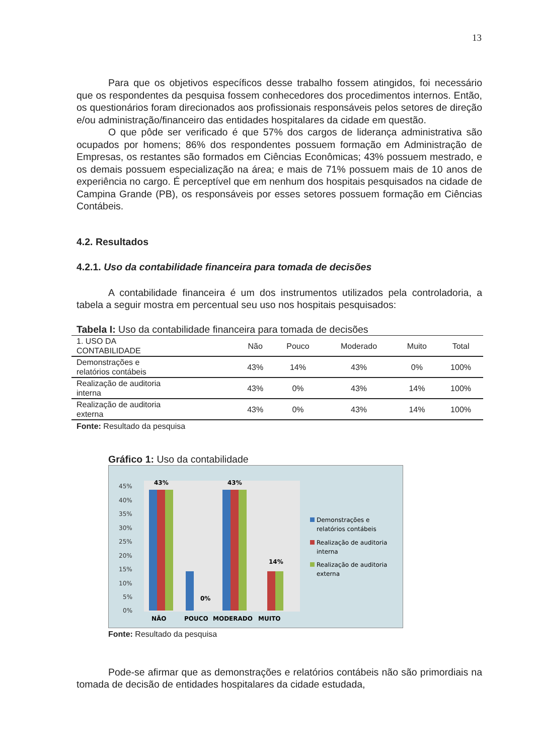13
Para que os objetivos específicos desse trabalho fossem atingidos, foi necessário que os respondentes da pesquisa fossem conhecedores dos procedimentos internos. Então, os questionários foram direcionados aos profissionais responsáveis pelos setores de direção e/ou administração/financeiro das entidades hospitalares da cidade em questão.
O que pôde ser verificado é que 57% dos cargos de liderança administrativa são ocupados por homens; 86% dos respondentes possuem formação em Administração de Empresas, os restantes são formados em Ciências Econômicas; 43% possuem mestrado, e os demais possuem especialização na área; e mais de 71% possuem mais de 10 anos de experiência no cargo. É perceptível que em nenhum dos hospitais pesquisados na cidade de Campina Grande (PB), os responsáveis por esses setores possuem formação em Ciências Contábeis.
4.2. Resultados
4.2.1. Uso da contabilidade financeira para tomada de decisões
A contabilidade financeira é um dos instrumentos utilizados pela controladoria, a tabela a seguir mostra em percentual seu uso nos hospitais pesquisados:
Tabela I: Uso da contabilidade financeira para tomada de decisões
| 1. USO DA CONTABILIDADE | Não | Pouco | Moderado | Muito | Total |
| --- | --- | --- | --- | --- | --- |
| Demonstrações e relatórios contábeis | 43% | 14% | 43% | 0% | 100% |
| Realização de auditoria interna | 43% | 0% | 43% | 14% | 100% |
| Realização de auditoria externa | 43% | 0% | 43% | 14% | 100% |
Fonte: Resultado da pesquisa
Gráfico 1: Uso da contabilidade
45%
40%
35%
30%
25%
20%
15%
10%
5%
0%
43%
43%
0%
14%
NÃO
POUCO
MODERADO
MUITO
Demonstrações e
relatórios contábeis
Realização de auditoria
interna
Realização de auditoria
externa
Fonte: Resultado da pesquisa
Pode-se afirmar que as demonstrações e relatórios contábeis não são primordiais na tomada de decisão de entidades hospitalares da cidade estudada,